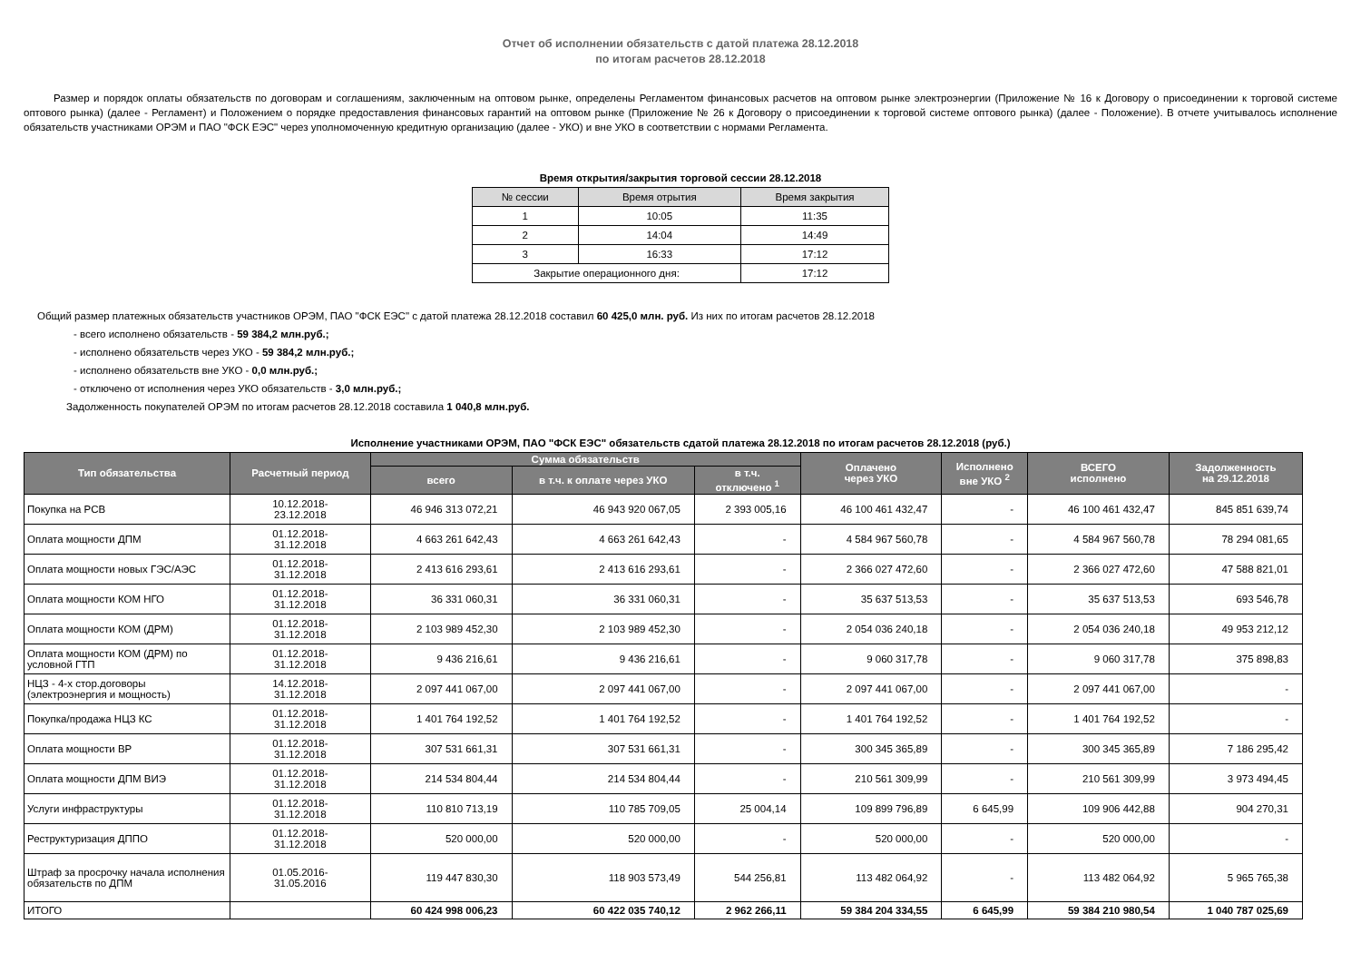Отчет об исполнении обязательств с датой платежа 28.12.2018
по итогам расчетов 28.12.2018
Размер и порядок оплаты обязательств по договорам и соглашениям, заключенным на оптовом рынке, определены Регламентом финансовых расчетов на оптовом рынке электроэнергии (Приложение № 16 к Договору о присоединении к торговой системе оптового рынка) (далее - Регламент) и Положением о порядке предоставления финансовых гарантий на оптовом рынке (Приложение № 26 к Договору о присоединении к торговой системе оптового рынка) (далее - Положение). В отчете учитывалось исполнение обязательств участниками ОРЭМ и ПАО "ФСК ЕЭС" через уполномоченную кредитную организацию (далее - УКО) и вне УКО в соответствии с нормами Регламента.
Время открытия/закрытия торговой сессии 28.12.2018
| № сессии | Время отрытия | Время закрытия |
| 1 | 10:05 | 11:35 |
| 2 | 14:04 | 14:49 |
| 3 | 16:33 | 17:12 |
| Закрытие операционного дня: | | 17:12 |
Общий размер платежных обязательств участников ОРЭМ, ПАО "ФСК ЕЭС" с датой платежа 28.12.2018 составил 60 425,0 млн. руб. Из них по итогам расчетов 28.12.2018
- всего исполнено обязательств - 59 384,2 млн.руб.;
- исполнено обязательств через УКО - 59 384,2 млн.руб.;
- исполнено обязательств вне УКО - 0,0 млн.руб.;
- отключено от исполнения через УКО обязательств - 3,0 млн.руб.;
Задолженность покупателей ОРЭМ по итогам расчетов 28.12.2018 составила 1 040,8 млн.руб.
Исполнение участниками ОРЭМ, ПАО "ФСК ЕЭС" обязательств сдатой платежа 28.12.2018 по итогам расчетов 28.12.2018 (руб.)
| Тип обязательства | Расчетный период | Сумма обязательств | | | Оплачено через УКО | Исполнено вне УКО <sup>2</sup> | ВСЕГО исполнено | Задолженность на 29.12.2018 |
| --- | --- | --- | --- | --- | --- | --- | --- | --- |
| | | всего | в т.ч. к оплате через УКО | в т.ч. отключено <sup>1</sup> | | | | |
| Покупка на РСВ | 10.12.2018- 23.12.2018 | 46 946 313 072,21 | 46 943 920 067,05 | 2 393 005,16 | 46 100 461 432,47 | - | 46 100 461 432,47 | 845 851 639,74 |
| Оплата мощности ДПМ | 01.12.2018- 31.12.2018 | 4 663 261 642,43 | 4 663 261 642,43 | - | 4 584 967 560,78 | - | 4 584 967 560,78 | 78 294 081,65 |
| Оплата мощности новых ГЭС/АЭС | 01.12.2018- 31.12.2018 | 2 413 616 293,61 | 2 413 616 293,61 | - | 2 366 027 472,60 | - | 2 366 027 472,60 | 47 588 821,01 |
| Оплата мощности КОМ НГО | 01.12.2018- 31.12.2018 | 36 331 060,31 | 36 331 060,31 | - | 35 637 513,53 | - | 35 637 513,53 | 693 546,78 |
| Оплата мощности КОМ (ДРМ) | 01.12.2018- 31.12.2018 | 2 103 989 452,30 | 2 103 989 452,30 | - | 2 054 036 240,18 | - | 2 054 036 240,18 | 49 953 212,12 |
| Оплата мощности КОМ (ДРМ) по условной ГТП | 01.12.2018- 31.12.2018 | 9 436 216,61 | 9 436 216,61 | - | 9 060 317,78 | - | 9 060 317,78 | 375 898,83 |
| НЦЗ - 4-х стор.договоры (электроэнергия и мощность) | 14.12.2018- 31.12.2018 | 2 097 441 067,00 | 2 097 441 067,00 | - | 2 097 441 067,00 | - | 2 097 441 067,00 | - |
| Покупка/продажа НЦЗ КС | 01.12.2018- 31.12.2018 | 1 401 764 192,52 | 1 401 764 192,52 | - | 1 401 764 192,52 | - | 1 401 764 192,52 | - |
| Оплата мощности ВР | 01.12.2018- 31.12.2018 | 307 531 661,31 | 307 531 661,31 | - | 300 345 365,89 | - | 300 345 365,89 | 7 186 295,42 |
| Оплата мощности ДПМ ВИЭ | 01.12.2018- 31.12.2018 | 214 534 804,44 | 214 534 804,44 | - | 210 561 309,99 | - | 210 561 309,99 | 3 973 494,45 |
| Услуги инфраструктуры | 01.12.2018- 31.12.2018 | 110 810 713,19 | 110 785 709,05 | 25 004,14 | 109 899 796,89 | 6 645,99 | 109 906 442,88 | 904 270,31 |
| Реструктуризация ДППО | 01.12.2018- 31.12.2018 | 520 000,00 | 520 000,00 | - | 520 000,00 | - | 520 000,00 | - |
| Штраф за просрочку начала исполнения обязательств по ДПМ | 01.05.2016- 31.05.2016 | 119 447 830,30 | 118 903 573,49 | 544 256,81 | 113 482 064,92 | - | 113 482 064,92 | 5 965 765,38 |
| ИТОГО | | 60 424 998 006,23 | 60 422 035 740,12 | 2 962 266,11 | 59 384 204 334,55 | 6 645,99 | 59 384 210 980,54 | 1 040 787 025,69 |